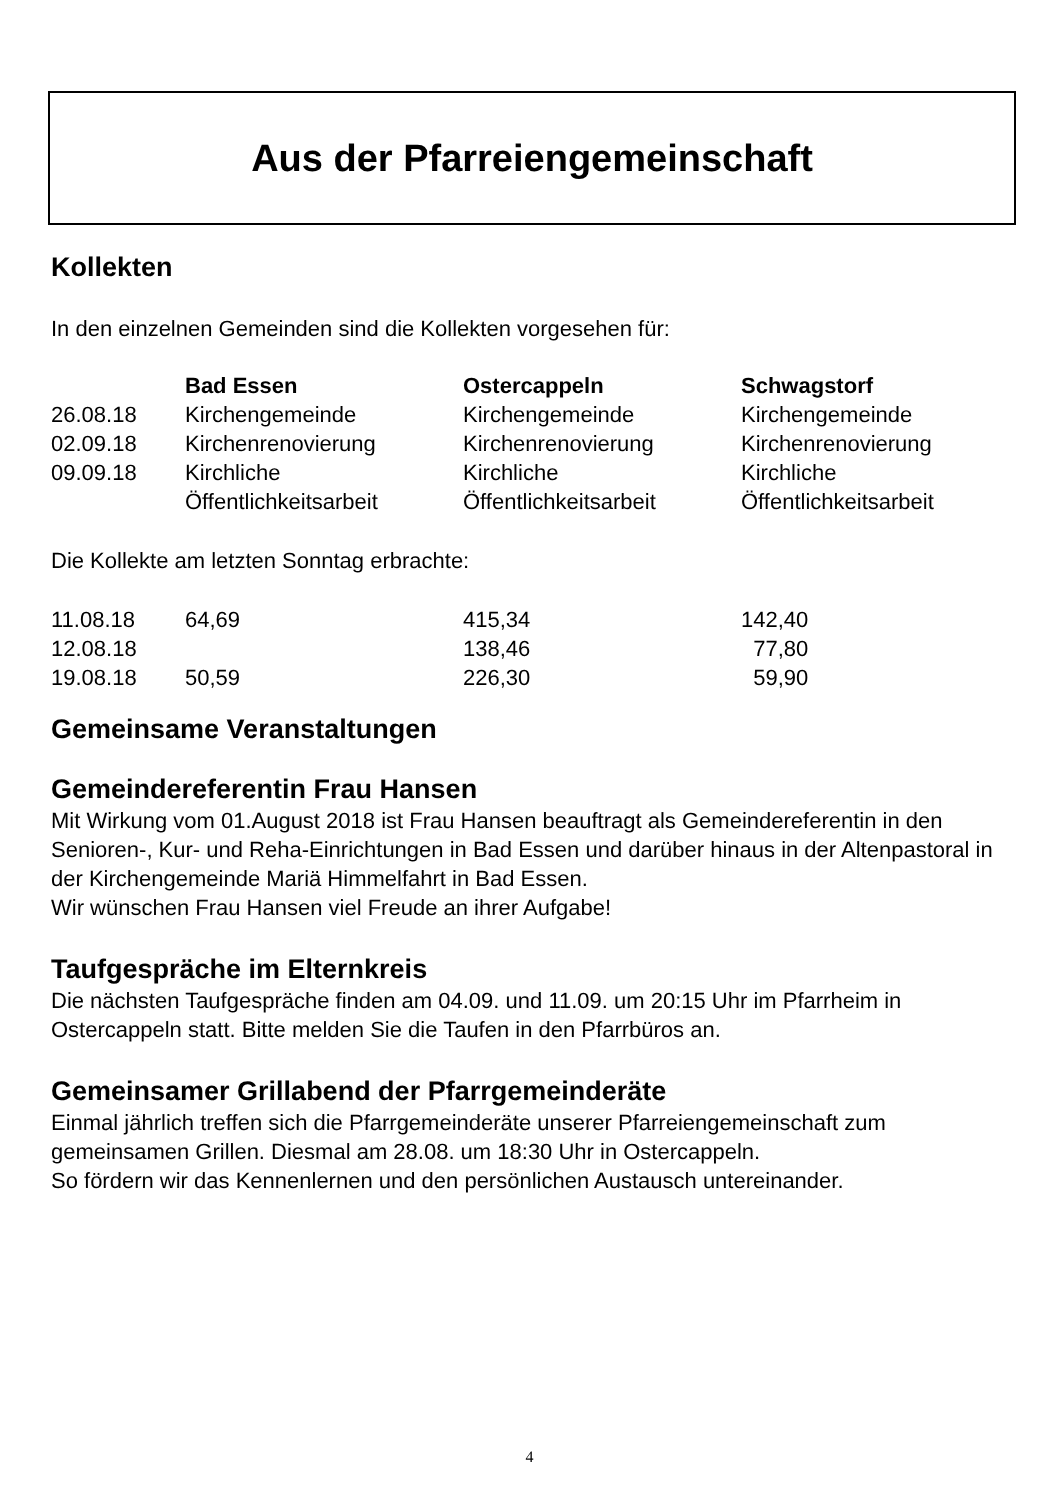Aus der Pfarreiengemeinschaft
Kollekten
In den einzelnen Gemeinden sind die Kollekten vorgesehen für:
| | Bad Essen | Ostercappeln | Schwagstorf |
| 26.08.18 | Kirchengemeinde | Kirchengemeinde | Kirchengemeinde |
| 02.09.18 | Kirchenrenovierung | Kirchenrenovierung | Kirchenrenovierung |
| 09.09.18 | Kirchliche Öffentlichkeitsarbeit | Kirchliche Öffentlichkeitsarbeit | Kirchliche Öffentlichkeitsarbeit |
Die Kollekte am letzten Sonntag erbrachte:
| 11.08.18 | 64,69 | 415,34 | 142,40 |
| 12.08.18 | | 138,46 | 77,80 |
| 19.08.18 | 50,59 | 226,30 | 59,90 |
Gemeinsame Veranstaltungen
Gemeindereferentin Frau Hansen
Mit Wirkung vom 01.August 2018 ist Frau Hansen beauftragt als Gemeindereferentin in den Senioren-, Kur- und Reha-Einrichtungen in Bad Essen und darüber hinaus in der Altenpastoral in der Kirchengemeinde Mariä Himmelfahrt in Bad Essen.
Wir wünschen Frau Hansen viel Freude an ihrer Aufgabe!
Taufgespräche im Elternkreis
Die nächsten Taufgespräche finden am 04.09. und 11.09. um 20:15 Uhr im Pfarrheim in Ostercappeln statt. Bitte melden Sie die Taufen in den Pfarrbüros an.
Gemeinsamer Grillabend der Pfarrgemeinderäte
Einmal jährlich treffen sich die Pfarrgemeinderäte unserer Pfarreiengemeinschaft zum gemeinsamen Grillen. Diesmal am 28.08. um 18:30 Uhr in Ostercappeln.
So fördern wir das Kennenlernen und den persönlichen Austausch untereinander.
4